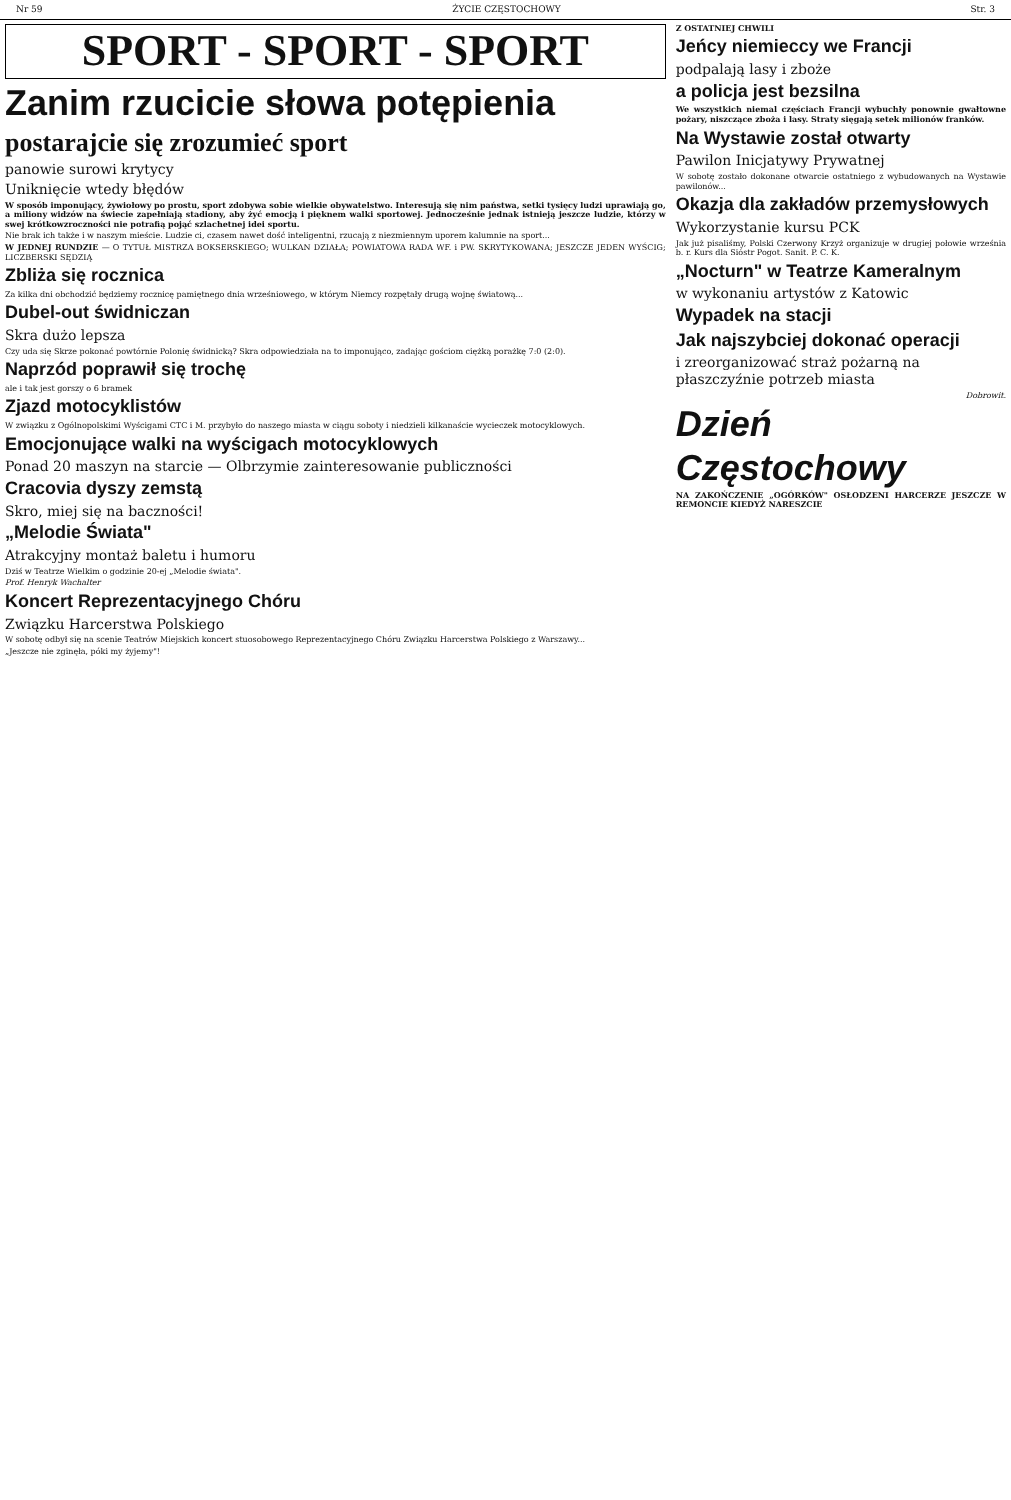Nr 59 ŻYCIE CZĘSTOCHOWY Str. 3
SPORT - SPORT - SPORT
Zanim rzucicie słowa potępienia
postarajcie się zrozumieć sport
panowie surowi krytycy
Uniknięcie wtedy błędów
W sposób imponujący, żywiołowy po prostu, sport zdobywa sobie wielkie obywatelstwo. Interesują się nim państwa, setki tysięcy ludzi uprawiają go, a miliony widzów na świecie zapełniają stadiony, aby żyć emocją i pięknem walki sportowej. Jednocześnie jednak istnieją jeszcze ludzie, którzy w swej krótkowzroczności nie potrafią pojąć szlachetnej idei sportu.
Nie brak ich także i w naszym mieście. Ludzie ci, czasem nawet dość inteligentni, rzucają z niezmiennym uporem kalumnie na sport...
W JEDNEJ RUNDZIE — O TYTUŁ MISTRZA BOKSERSKIEGO; WULKAN DZIAŁA; POWIATOWA RADA WF. i PW. SKRYTYKOWANA; JESZCZE JEDEN WYŚCIG; LICZBERSKI SĘDZIĄ
Zbliża się rocznica
Za kilka dni obchodzić będziemy rocznicę pamiętnego dnia wrześniowego, w którym Niemcy rozpętały drugą wojnę światową...
Dubel-out świdniczan
Skra dużo lepsza
Czy uda się Skrze pokonać powtórnie Polonię świdnicką? Skra odpowiedziała na to imponująco, zadając gościom ciężką porażkę 7:0 (2:0).
Naprzód poprawił się trochę
ale i tak jest gorszy o 6 bramek
Zjazd motocyklistów
W związku z Ogólnopolskimi Wyścigami CTC i M. przybyło do naszego miasta w ciągu soboty i niedzieli kilkanaście wycieczek motocyklowych.
Emocjonujące walki na wyścigach motocyklowych
Ponad 20 maszyn na starcie — Olbrzymie zainteresowanie publiczności
Cracovia dyszy zemstą
Skro, miej się na baczności!
„Melodie Świata"
Atrakcyjny montaż baletu i humoru
Dziś w Teatrze Wielkim o godzinie 20-ej „Melodie świata".
Prof. Henryk Wachalter
Koncert Reprezentacyjnego Chóru
Związku Harcerstwa Polskiego
W sobotę odbył się na scenie Teatrów Miejskich koncert stuosobowego Reprezentacyjnego Chóru Związku Harcerstwa Polskiego z Warszawy...
„Jeszcze nie zginęła, póki my żyjemy"!
Z OSTATNIEJ CHWILI
Jeńcy niemieccy we Francji
podpalają lasy i zboże
a policja jest bezsilna
We wszystkich niemal częściach Francji wybuchły ponownie gwałtowne pożary, niszczące zboża i lasy. Straty sięgają setek milionów franków.
Na Wystawie został otwarty
Pawilon Inicjatywy Prywatnej
W sobotę zostało dokonane otwarcie ostatniego z wybudowanych na Wystawie pawilonów...
Okazja dla zakładów przemysłowych
Wykorzystanie kursu PCK
Jak już pisaliśmy, Polski Czerwony Krzyż organizuje w drugiej połowie września b. r. Kurs dla Sióstr Pogot. Sanit. P. C. K.
„Nocturn" w Teatrze Kameralnym
w wykonaniu artystów z Katowic
Wypadek na stacji
Jak najszybciej dokonać operacji
i zreorganizować straż pożarną na płaszczyźnie potrzeb miasta
Dobrowit.
Dzień Częstochowy
NA ZAKOŃCZENIE „OGÓRKÓW" OSŁODZENI HARCERZE JESZCZE W REMONCIE KIEDYŻ NARESZCIE